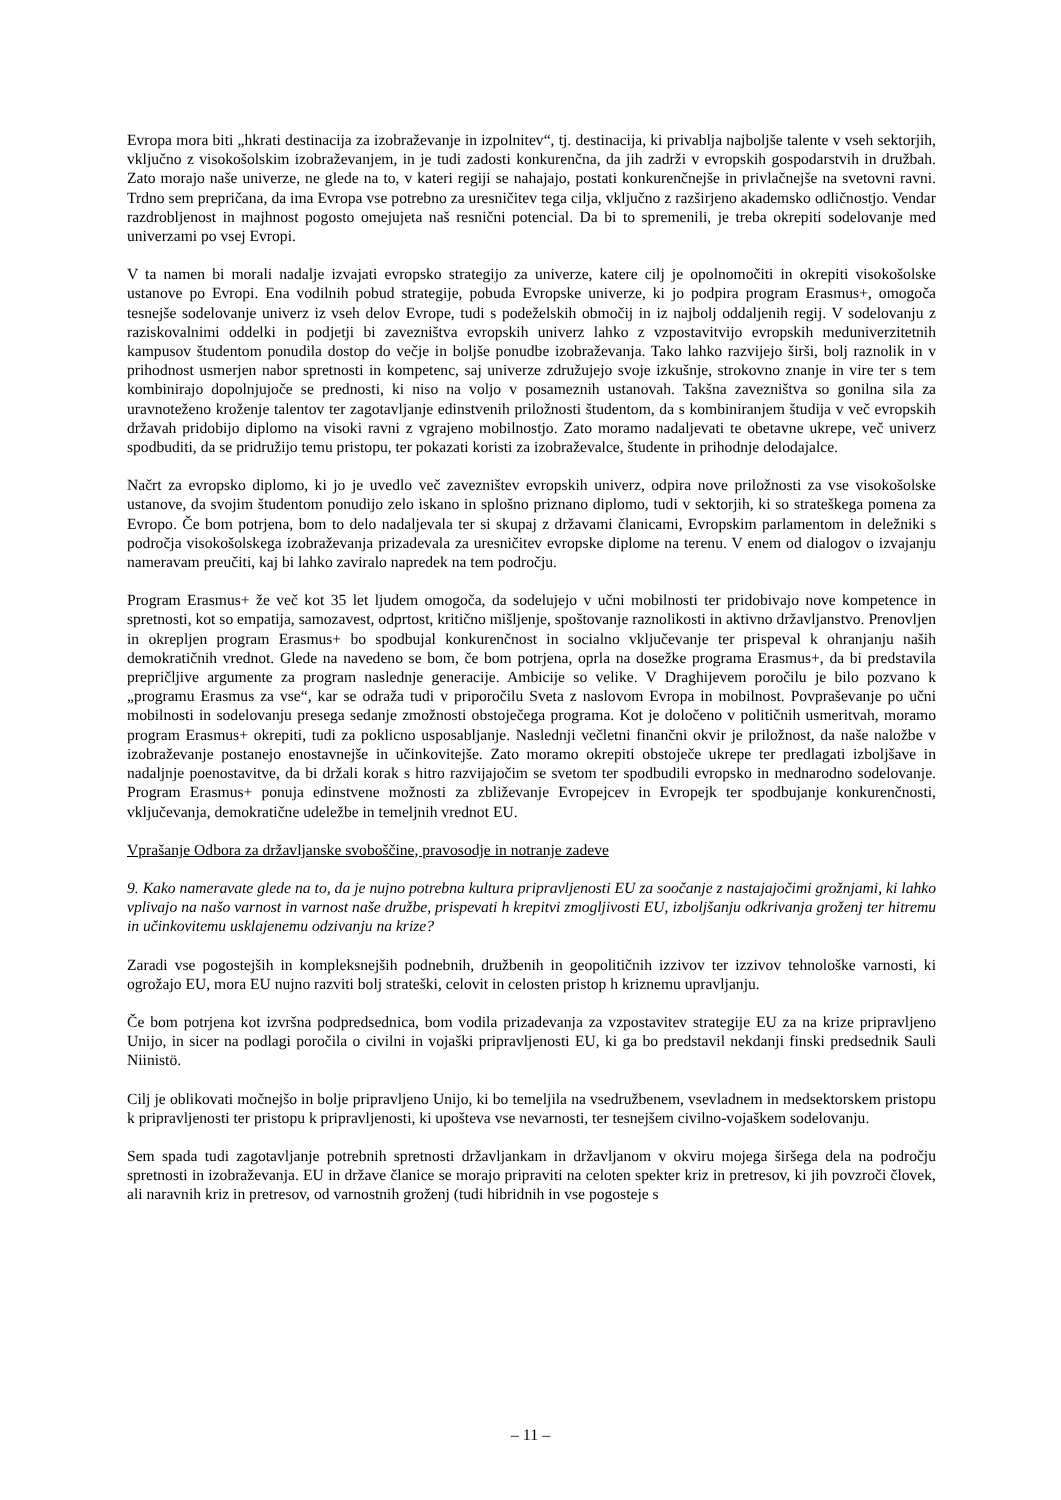Evropa mora biti „hkrati destinacija za izobraževanje in izpolnitev“, tj. destinacija, ki privablja najboljše talente v vseh sektorjih, vključno z visokošolskim izobraževanjem, in je tudi zadosti konkurenčna, da jih zadrži v evropskih gospodarstvih in družbah. Zato morajo naše univerze, ne glede na to, v kateri regiji se nahajajo, postati konkurenčnejše in privlačnejše na svetovni ravni. Trdno sem prepričana, da ima Evropa vse potrebno za uresničitev tega cilja, vključno z razširjeno akademsko odličnostjo. Vendar razdrobljenost in majhnost pogosto omejujeta naš resnični potencial. Da bi to spremenili, je treba okrepiti sodelovanje med univerzami po vsej Evropi.
V ta namen bi morali nadalje izvajati evropsko strategijo za univerze, katere cilj je opolnomočiti in okrepiti visokošolske ustanove po Evropi. Ena vodilnih pobud strategije, pobuda Evropske univerze, ki jo podpira program Erasmus+, omogoča tesnejše sodelovanje univerz iz vseh delov Evrope, tudi s podeželskih območij in iz najbolj oddaljenih regij. V sodelovanju z raziskovalnimi oddelki in podjetji bi zavezništva evropskih univerz lahko z vzpostavitvijo evropskih meduniverzitetnih kampusov študentom ponudila dostop do večje in boljše ponudbe izobraževanja. Tako lahko razvijejo širši, bolj raznolik in v prihodnost usmerjen nabor spretnosti in kompetenc, saj univerze združujejo svoje izkušnje, strokovno znanje in vire ter s tem kombinirajo dopolnjujoče se prednosti, ki niso na voljo v posameznih ustanovah. Takšna zavezništva so gonilna sila za uravnoteženo kroženje talentov ter zagotavljanje edinstvenih priložnosti študentom, da s kombiniranjem študija v več evropskih državah pridobijo diplomo na visoki ravni z vgrajeno mobilnostjo. Zato moramo nadaljevati te obetavne ukrepe, več univerz spodbuditi, da se pridružijo temu pristopu, ter pokazati koristi za izobraževalce, študente in prihodnje delodajalce.
Načrt za evropsko diplomo, ki jo je uvedlo več zavezništev evropskih univerz, odpira nove priložnosti za vse visokošolske ustanove, da svojim študentom ponudijo zelo iskano in splošno priznano diplomo, tudi v sektorjih, ki so strateškega pomena za Evropo. Če bom potrjena, bom to delo nadaljevala ter si skupaj z državami članicami, Evropskim parlamentom in deležniki s področja visokošolskega izobraževanja prizadevala za uresničitev evropske diplome na terenu. V enem od dialogov o izvajanju nameravam preučiti, kaj bi lahko zaviralo napredek na tem področju.
Program Erasmus+ že več kot 35 let ljudem omogoča, da sodelujejo v učni mobilnosti ter pridobivajo nove kompetence in spretnosti, kot so empatija, samozavest, odprtost, kritično mišljenje, spoštovanje raznolikosti in aktivno državljanstvo. Prenovljen in okrepljen program Erasmus+ bo spodbujal konkurenčnost in socialno vključevanje ter prispeval k ohranjanju naših demokratičnih vrednot. Glede na navedeno se bom, če bom potrjena, oprla na dosežke programa Erasmus+, da bi predstavila prepričljive argumente za program naslednje generacije. Ambicije so velike. V Draghijevem poročilu je bilo pozvano k „programu Erasmus za vse“, kar se odraža tudi v priporočilu Sveta z naslovom Evropa in mobilnost. Povpraševanje po učni mobilnosti in sodelovanju presega sedanje zmožnosti obstoječega programa. Kot je določeno v političnih usmeritvah, moramo program Erasmus+ okrepiti, tudi za poklicno usposabljanje. Naslednji večletni finančni okvir je priložnost, da naše naložbe v izobraževanje postanejo enostavnejše in učinkovitejše. Zato moramo okrepiti obstoječe ukrepe ter predlagati izboljšave in nadaljnje poenostavitve, da bi držali korak s hitro razvijajočim se svetom ter spodbudili evropsko in mednarodno sodelovanje. Program Erasmus+ ponuja edinstvene možnosti za zbliževanje Evropejcev in Evropejk ter spodbujanje konkurenčnosti, vključevanja, demokratične udeležbe in temeljnih vrednot EU.
Vprašanje Odbora za državljanske svoboščine, pravosodje in notranje zadeve
9. Kako nameravate glede na to, da je nujno potrebna kultura pripravljenosti EU za soočanje z nastajajočimi grožnjami, ki lahko vplivajo na našo varnost in varnost naše družbe, prispevati h krepitvi zmogljivosti EU, izboljšanju odkrivanja groženj ter hitremu in učinkovitemu usklajenemu odzivanju na krize?
Zaradi vse pogostejših in kompleksnejših podnebnih, družbenih in geopolitičnih izzivov ter izzivov tehnološke varnosti, ki ogrožajo EU, mora EU nujno razviti bolj strateški, celovit in celosten pristop h kriznemu upravljanju.
Če bom potrjena kot izvršna podpredsednica, bom vodila prizadevanja za vzpostavitev strategije EU za na krize pripravljeno Unijo, in sicer na podlagi poročila o civilni in vojaški pripravljenosti EU, ki ga bo predstavil nekdanji finski predsednik Sauli Niinistö.
Cilj je oblikovati močnejšo in bolje pripravljeno Unijo, ki bo temeljila na vsedružbenem, vsevladnem in medsektorskem pristopu k pripravljenosti ter pristopu k pripravljenosti, ki upošteva vse nevarnosti, ter tesnejšem civilno-vojaškem sodelovanju.
Sem spada tudi zagotavljanje potrebnih spretnosti državljankam in državljanom v okviru mojega širšega dela na področju spretnosti in izobraževanja. EU in države članice se morajo pripraviti na celoten spekter kriz in pretresov, ki jih povzroči človek, ali naravnih kriz in pretresov, od varnostnih groženj (tudi hibridnih in vse pogosteje s
– 11 –